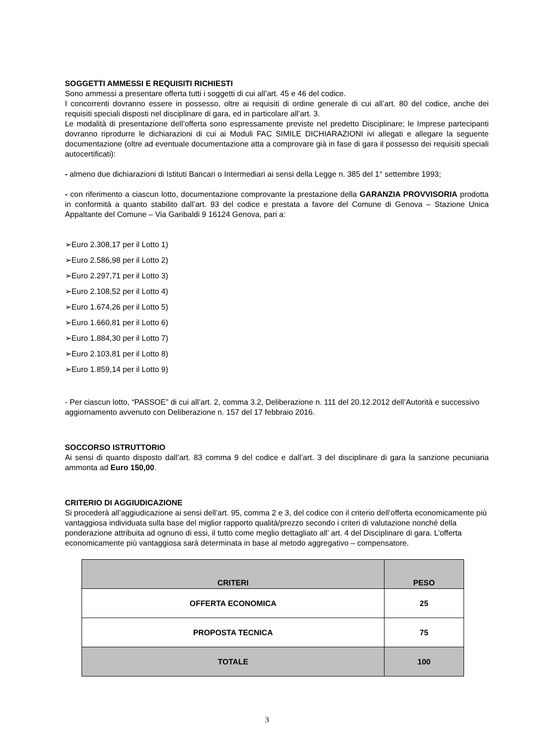SOGGETTI AMMESSI E REQUISITI RICHIESTI
Sono ammessi a presentare offerta tutti i soggetti di cui all’art. 45 e 46 del codice.
I concorrenti dovranno essere in possesso, oltre ai requisiti di ordine generale di cui all’art. 80 del codice, anche dei requisiti speciali disposti nel disciplinare di gara, ed in particolare all’art. 3.
Le modalità di presentazione dell’offerta sono espressamente previste nel predetto Disciplinare; le Imprese partecipanti dovranno riprodurre le dichiarazioni di cui ai Moduli FAC SIMILE DICHIARAZIONI ivi allegati e allegare la seguente documentazione (oltre ad eventuale documentazione atta a comprovare già in fase di gara il possesso dei requisiti speciali autocertificati):
- almeno due dichiarazioni di Istituti Bancari o Intermediari ai sensi della Legge n. 385 del 1° settembre 1993;
- con riferimento a ciascun lotto, documentazione comprovante la prestazione della GARANZIA PROVVISORIA prodotta in conformità a quanto stabilito dall’art. 93 del codice e prestata a favore del Comune di Genova – Stazione Unica Appaltante del Comune – Via Garibaldi 9 16124 Genova, pari a:
➢Euro 2.308,17 per il Lotto 1)
➢Euro 2.586,98 per il Lotto 2)
➢Euro 2.297,71 per il Lotto 3)
➢Euro 2.108,52 per il Lotto 4)
➢Euro 1.674,26 per il Lotto 5)
➢Euro 1.660,81 per il Lotto 6)
➢Euro 1.884,30 per il Lotto 7)
➢Euro 2.103,81 per il Lotto 8)
➢Euro 1.859,14 per il Lotto 9)
- Per ciascun lotto, “PASSOE” di cui all’art. 2, comma 3.2, Deliberazione n. 111 del 20.12.2012 dell’Autorità e successivo aggiornamento avvenuto con Deliberazione n. 157 del 17 febbraio 2016.
SOCCORSO ISTRUTTORIO
Ai sensi di quanto disposto dall’art. 83 comma 9 del codice e dall’art. 3 del disciplinare di gara la sanzione pecuniaria ammonta ad Euro 150,00.
CRITERIO DI AGGIUDICAZIONE
Si procederà all’aggiudicazione ai sensi dell’art. 95, comma 2 e 3, del codice con il criterio dell’offerta economicamente più vantaggiosa individuata sulla base del miglior rapporto qualità/prezzo secondo i criteri di valutazione nonché della ponderazione attribuita ad ognuno di essi, il tutto come meglio dettagliato all’ art. 4 del Disciplinare di gara. L’offerta economicamente più vantaggiosa sarà determinata in base al metodo aggregativo – compensatore.
| CRITERI | PESO |
| --- | --- |
| OFFERTA ECONOMICA | 25 |
| PROPOSTA TECNICA | 75 |
| TOTALE | 100 |
3